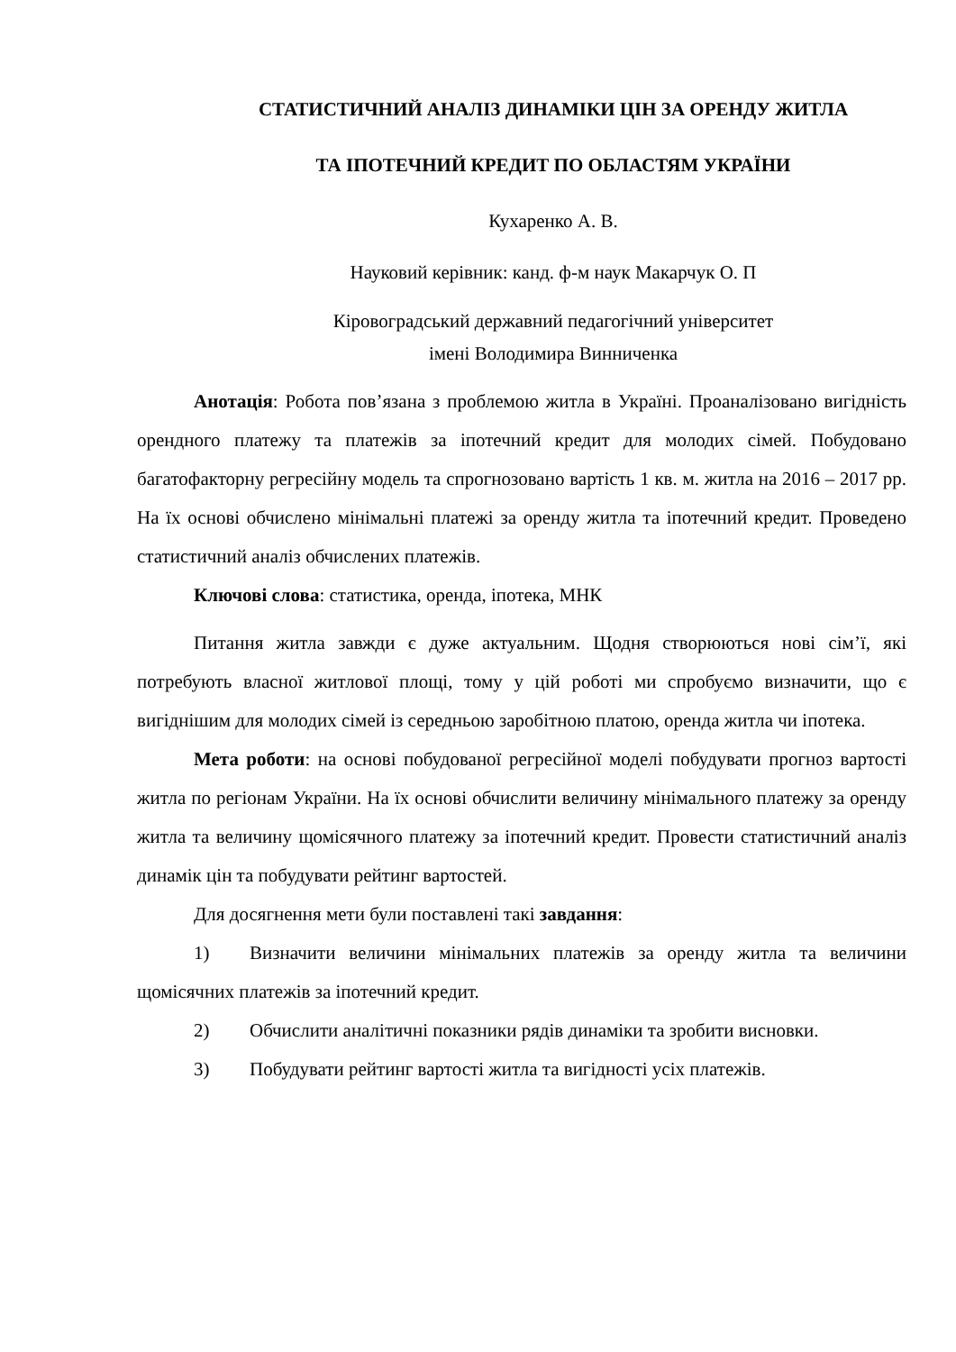СТАТИСТИЧНИЙ АНАЛІЗ ДИНАМІКИ ЦІН ЗА ОРЕНДУ ЖИТЛА
ТА ІПОТЕЧНИЙ КРЕДИТ ПО ОБЛАСТЯМ УКРАЇНИ
Кухаренко А. В.
Науковий керівник: канд. ф-м наук Макарчук О. П
Кіровоградський державний педагогічний університет
імені Володимира Винниченка
Анотація: Робота пов’язана з проблемою житла в Україні. Проаналізовано вигідність орендного платежу та платежів за іпотечний кредит для молодих сімей. Побудовано багатофакторну регресійну модель та спрогнозовано вартість 1 кв. м. житла на 2016 – 2017 рр. На їх основі обчислено мінімальні платежі за оренду житла та іпотечний кредит. Проведено статистичний аналіз обчислених платежів.
Ключові слова: статистика, оренда, іпотека, МНК
Питання житла завжди є дуже актуальним. Щодня створюються нові сім’ї, які потребують власної житлової площі, тому у цій роботі ми спробуємо визначити, що є вигіднішим для молодих сімей із середньою заробітною платою, оренда житла чи іпотека.
Мета роботи: на основі побудованої регресійної моделі побудувати прогноз вартості житла по регіонам України. На їх основі обчислити величину мінімального платежу за оренду житла та величину щомісячного платежу за іпотечний кредит. Провести статистичний аналіз динамік цін та побудувати рейтинг вартостей.
Для досягнення мети були поставлені такі завдання:
1) Визначити величини мінімальних платежів за оренду житла та величини щомісячних платежів за іпотечний кредит.
2) Обчислити аналітичні показники рядів динаміки та зробити висновки.
3) Побудувати рейтинг вартості житла та вигідності усіх платежів.